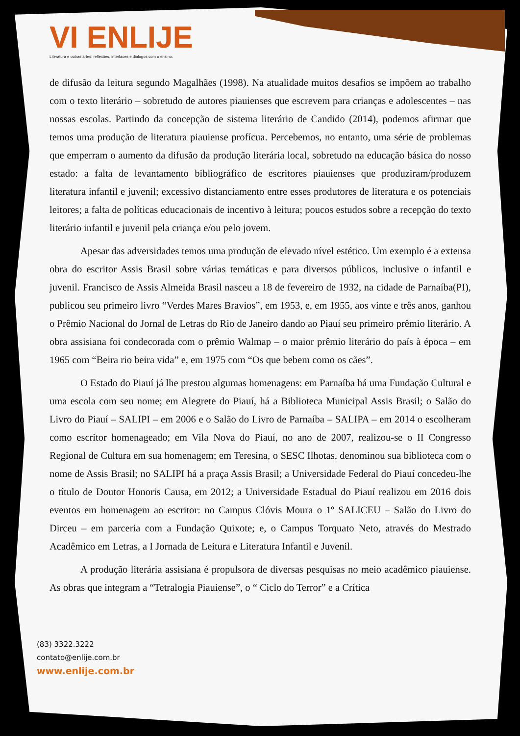VI ENLIJE
Literatura e outras artes: reflexões, interfaces e diálogos com o ensino.
de difusão da leitura segundo Magalhães (1998). Na atualidade muitos desafios se impõem ao trabalho com o texto literário – sobretudo de autores piauienses que escrevem para crianças e adolescentes – nas nossas escolas. Partindo da concepção de sistema literário de Candido (2014), podemos afirmar que temos uma produção de literatura piauiense profícua. Percebemos, no entanto, uma série de problemas que emperram o aumento da difusão da produção literária local, sobretudo na educação básica do nosso estado: a falta de levantamento bibliográfico de escritores piauienses que produziram/produzem literatura infantil e juvenil; excessivo distanciamento entre esses produtores de literatura e os potenciais leitores; a falta de políticas educacionais de incentivo à leitura; poucos estudos sobre a recepção do texto literário infantil e juvenil pela criança e/ou pelo jovem.
Apesar das adversidades temos uma produção de elevado nível estético. Um exemplo é a extensa obra do escritor Assis Brasil sobre várias temáticas e para diversos públicos, inclusive o infantil e juvenil. Francisco de Assis Almeida Brasil nasceu a 18 de fevereiro de 1932, na cidade de Parnaíba(PI), publicou seu primeiro livro “Verdes Mares Bravios”, em 1953, e, em 1955, aos vinte e três anos, ganhou o Prêmio Nacional do Jornal de Letras do Rio de Janeiro dando ao Piauí seu primeiro prêmio literário. A obra assisiana foi condecorada com o prêmio Walmap – o maior prêmio literário do país à época – em 1965 com “Beira rio beira vida” e, em 1975 com “Os que bebem como os cães”.
O Estado do Piauí já lhe prestou algumas homenagens: em Parnaíba há uma Fundação Cultural e uma escola com seu nome; em Alegrete do Piauí, há a Biblioteca Municipal Assis Brasil; o Salão do Livro do Piauí – SALIPI – em 2006 e o Salão do Livro de Parnaíba – SALIPA – em 2014 o escolheram como escritor homenageado; em Vila Nova do Piauí, no ano de 2007, realizou-se o II Congresso Regional de Cultura em sua homenagem; em Teresina, o SESC Ilhotas, denominou sua biblioteca com o nome de Assis Brasil; no SALIPI há a praça Assis Brasil; a Universidade Federal do Piauí concedeu-lhe o título de Doutor Honoris Causa, em 2012; a Universidade Estadual do Piauí realizou em 2016 dois eventos em homenagem ao escritor: no Campus Clóvis Moura o 1º SALICEU – Salão do Livro do Dirceu – em parceria com a Fundação Quixote; e, o Campus Torquato Neto, através do Mestrado Acadêmico em Letras, a I Jornada de Leitura e Literatura Infantil e Juvenil.
A produção literária assisiana é propulsora de diversas pesquisas no meio acadêmico piauiense. As obras que integram a “Tetralogia Piauiense”, o “ Ciclo do Terror” e a Crítica
(83) 3322.3222
contato@enlije.com.br
www.enlije.com.br